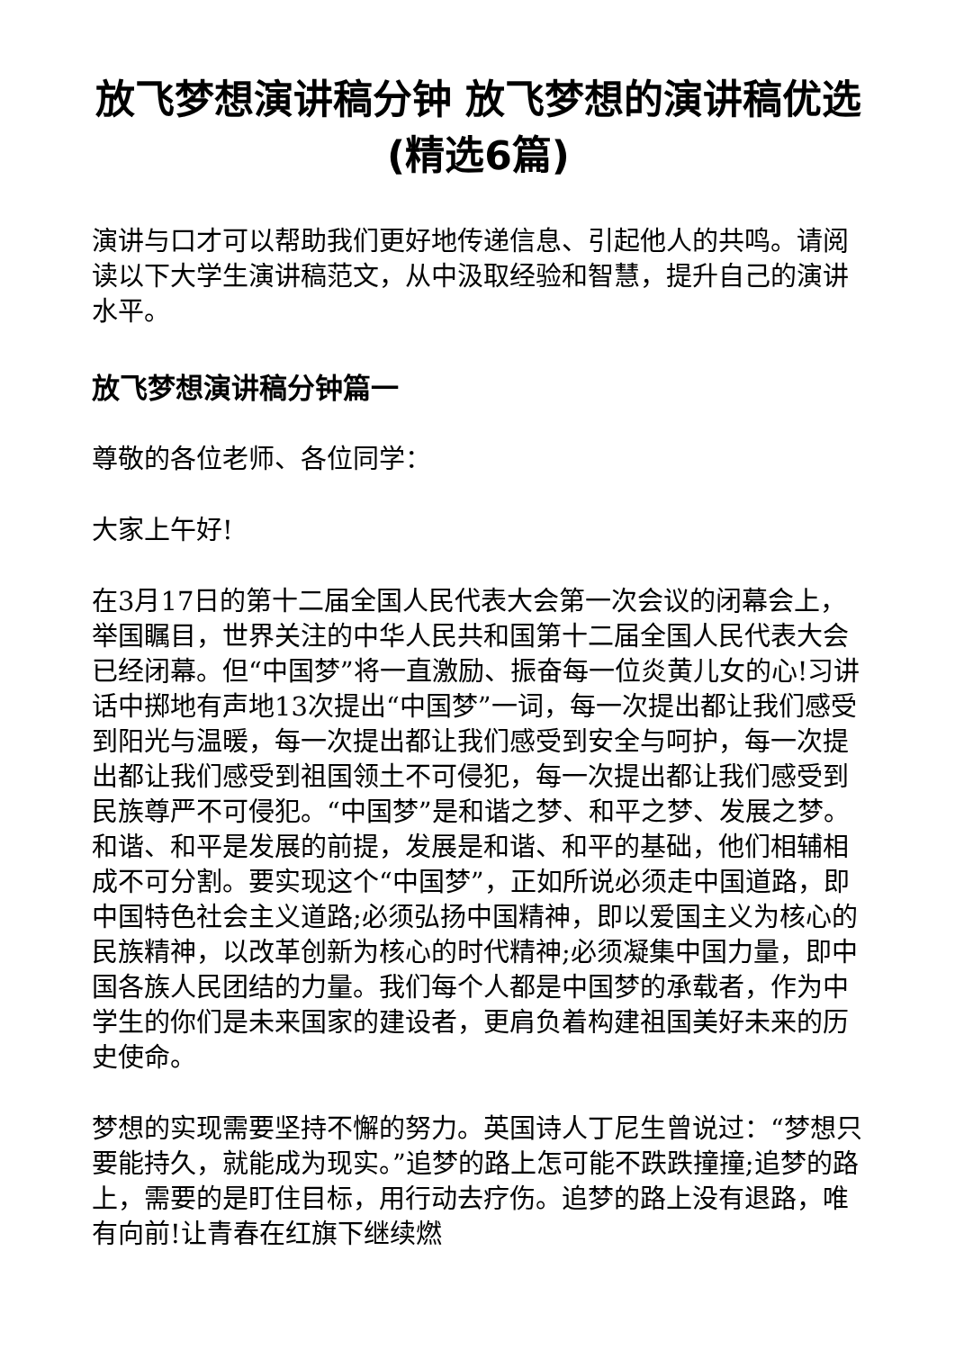放飞梦想演讲稿分钟 放飞梦想的演讲稿优选(精选6篇)
演讲与口才可以帮助我们更好地传递信息、引起他人的共鸣。请阅读以下大学生演讲稿范文，从中汲取经验和智慧，提升自己的演讲水平。
放飞梦想演讲稿分钟篇一
尊敬的各位老师、各位同学：
大家上午好!
在3月17日的第十二届全国人民代表大会第一次会议的闭幕会上，举国瞩目，世界关注的中华人民共和国第十二届全国人民代表大会已经闭幕。但“中国梦”将一直激励、振奋每一位炎黄儿女的心!习讲话中掷地有声地13次提出“中国梦”一词，每一次提出都让我们感受到阳光与温暖，每一次提出都让我们感受到安全与呵护，每一次提出都让我们感受到祖国领土不可侵犯，每一次提出都让我们感受到民族尊严不可侵犯。“中国梦”是和谐之梦、和平之梦、发展之梦。和谐、和平是发展的前提，发展是和谐、和平的基础，他们相辅相成不可分割。要实现这个“中国梦”，正如所说必须走中国道路，即中国特色社会主义道路;必须弘扬中国精神，即以爱国主义为核心的民族精神，以改革创新为核心的时代精神;必须凝集中国力量，即中国各族人民团结的力量。我们每个人都是中国梦的承载者，作为中学生的你们是未来国家的建设者，更肩负着构建祖国美好未来的历史使命。
梦想的实现需要坚持不懈的努力。英国诗人丁尼生曾说过：“梦想只要能持久，就能成为现实。”追梦的路上怎可能不跌跌撞撞;追梦的路上，需要的是盯住目标，用行动去疗伤。追梦的路上没有退路，唯有向前!让青春在红旗下继续燃